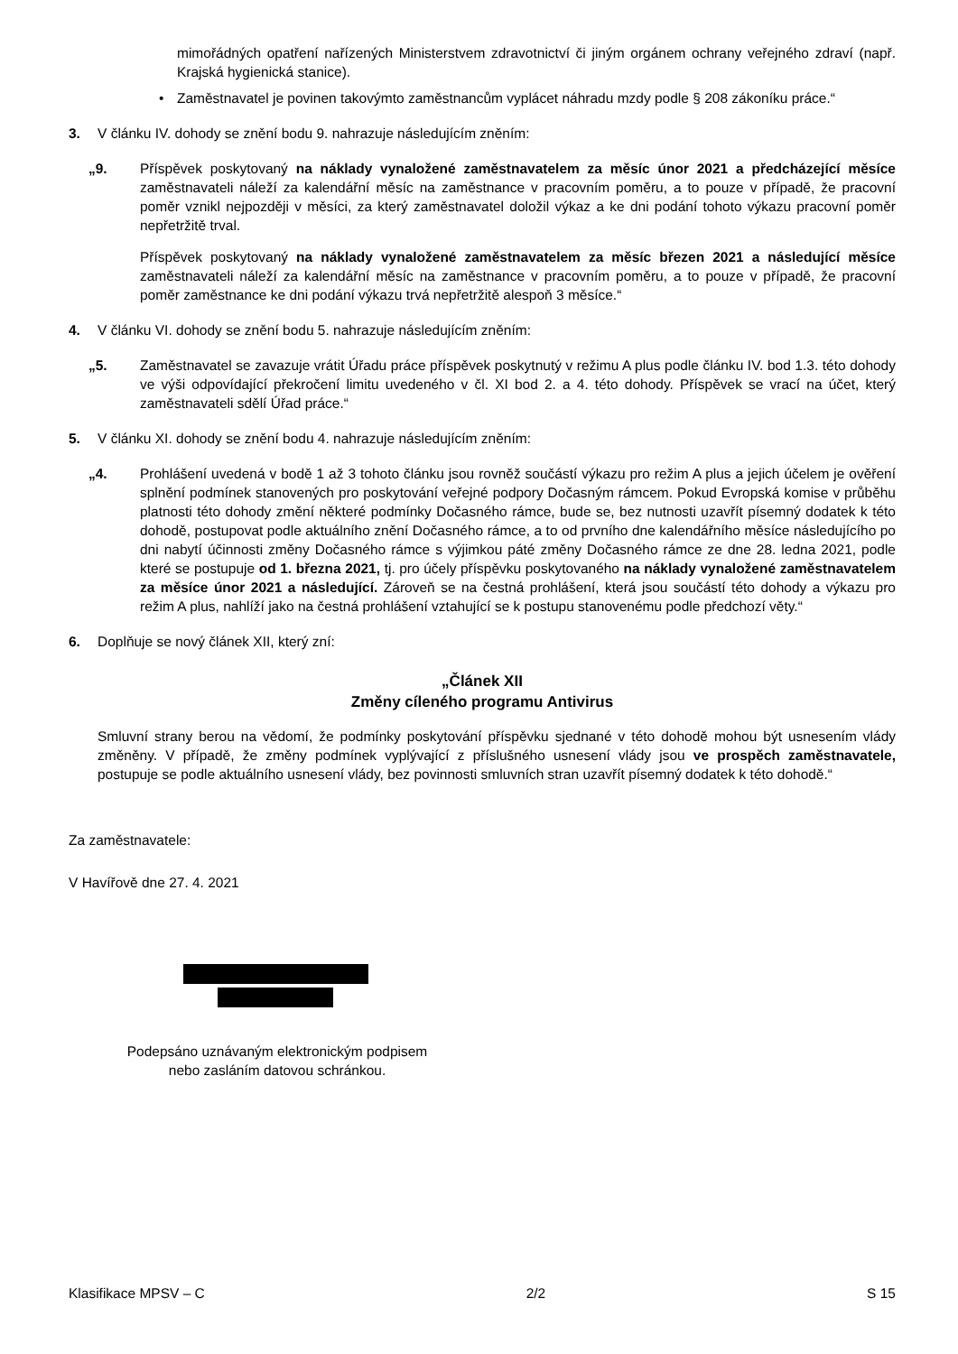mimořádných opatření nařízených Ministerstvem zdravotnictví či jiným orgánem ochrany veřejného zdraví (např. Krajská hygienická stanice).
• Zaměstnavatel je povinen takovýmto zaměstnancům vyplácet náhradu mzdy podle § 208 zákoníku práce.“
3. V článku IV. dohody se znění bodu 9. nahrazuje následujícím zněním:
„9. Příspěvek poskytovaný na náklady vynaložené zaměstnavatelem za měsíc únor 2021 a předcházející měsíce zaměstnavateli náleží za kalendářní měsíc na zaměstnance v pracovním poměru, a to pouze v případě, že pracovní poměr vznikl nejpozději v měsíci, za který zaměstnavatel doložil výkaz a ke dni podání tohoto výkazu pracovní poměr nepřetržitě trval.
Příspěvek poskytovaný na náklady vynaložené zaměstnavatelem za měsíc březen 2021 a následující měsíce zaměstnavateli náleží za kalendářní měsíc na zaměstnance v pracovním poměru, a to pouze v případě, že pracovní poměr zaměstnance ke dni podání výkazu trvá nepřetržitě alespoň 3 měsíce.“
4. V článku VI. dohody se znění bodu 5. nahrazuje následujícím zněním:
„5. Zaměstnavatel se zavazuje vrátit Úřadu práce příspěvek poskytnutý v režimu A plus podle článku IV. bod 1.3. této dohody ve výši odpovídající překročení limitu uvedeného v čl. XI bod 2. a 4. této dohody. Příspěvek se vrací na účet, který zaměstnavateli sdělí Úřad práce.“
5. V článku XI. dohody se znění bodu 4. nahrazuje následujícím zněním:
„4. Prohlášení uvedená v bodě 1 až 3 tohoto článku jsou rovněž součástí výkazu pro režim A plus a jejich účelem je ověření splnění podmínek stanovených pro poskytování veřejné podpory Dočasným rámcem. Pokud Evropská komise v průběhu platnosti této dohody změní některé podmínky Dočasného rámce, bude se, bez nutnosti uzavřít písemný dodatek k této dohodě, postupovat podle aktuálního znění Dočasného rámce, a to od prvního dne kalendářního měsíce následujícího po dni nabytí účinnosti změny Dočasného rámce s výjimkou páté změny Dočasného rámce ze dne 28. ledna 2021, podle které se postupuje od 1. března 2021, tj. pro účely příspěvku poskytovaného na náklady vynaložené zaměstnavatelem za měsíce únor 2021 a následující. Zároveň se na čestná prohlášení, která jsou součástí této dohody a výkazu pro režim A plus, nahlíží jako na čestná prohlášení vztahující se k postupu stanovenému podle předchozí věty.“
6. Doplňuje se nový článek XII, který zní:
„Článek XII
Změny cíleného programu Antivirus
Smluvní strany berou na vědomí, že podmínky poskytování příspěvku sjednané v této dohodě mohou být usnesením vlády změněny. V případě, že změny podmínek vyplývající z příslušného usnesení vlády jsou ve prospěch zaměstnavatele, postupuje se podle aktuálního usnesení vlády, bez povinnosti smluvních stran uzavřít písemný dodatek k této dohodě.“
Za zaměstnavatele:
V Havířově dne 27. 4. 2021
Podepsáno uznávaným elektronickým podpisem nebo zasláním datovou schránkou.
Klasifikace MPSV – C 2/2 S 15